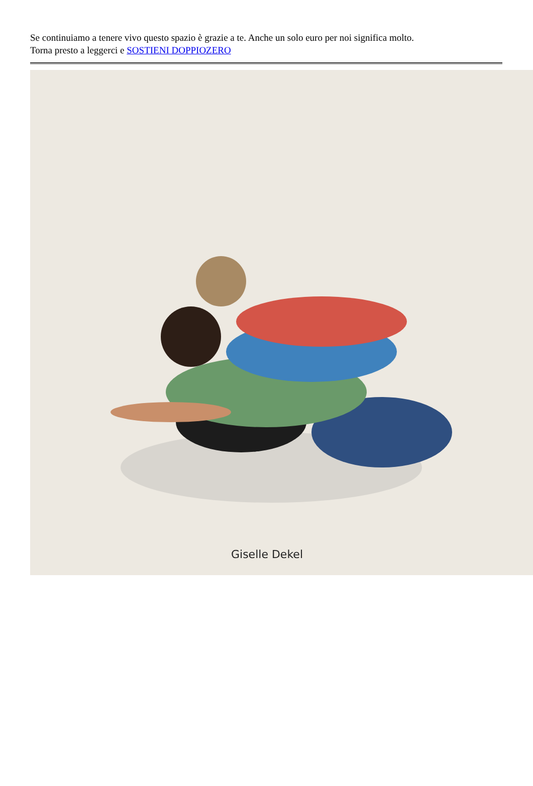Se continuiamo a tenere vivo questo spazio è grazie a te. Anche un solo euro per noi significa molto.
Torna presto a leggerci e SOSTIENI DOPPIOZERO
Giselle Dekel